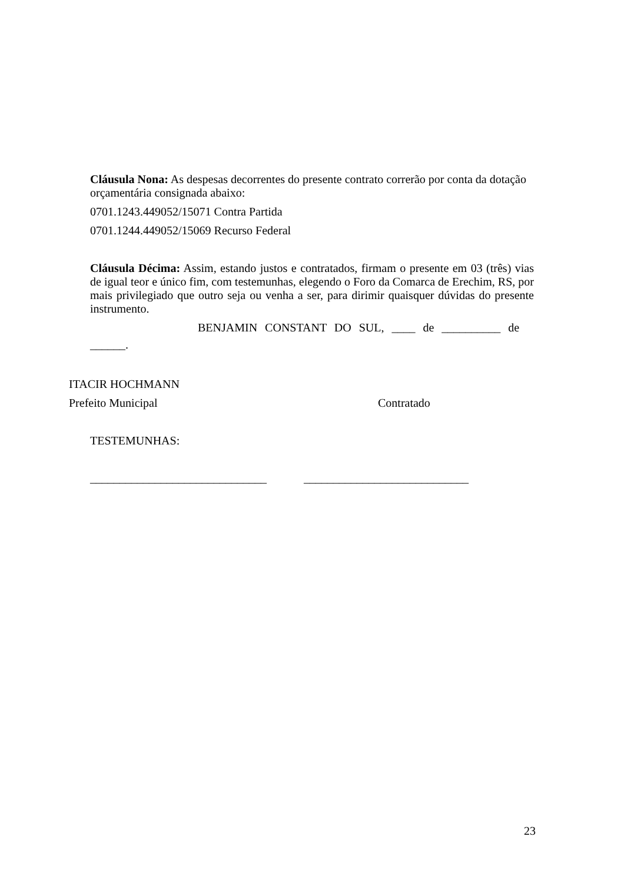Cláusula Nona: As despesas decorrentes do presente contrato correrão por conta da dotação orçamentária consignada abaixo:
0701.1243.449052/15071 Contra Partida
0701.1244.449052/15069 Recurso Federal
Cláusula Décima: Assim, estando justos e contratados, firmam o presente em 03 (três) vias de igual teor e único fim, com testemunhas, elegendo o Foro da Comarca de Erechim, RS, por mais privilegiado que outro seja ou venha a ser, para dirimir quaisquer dúvidas do presente instrumento.
BENJAMIN CONSTANT DO SUL, ____ de __________ de
______.
ITACIR HOCHMANN
Prefeito Municipal Contratado
TESTEMUNHAS:
______________________________ ____________________________
23